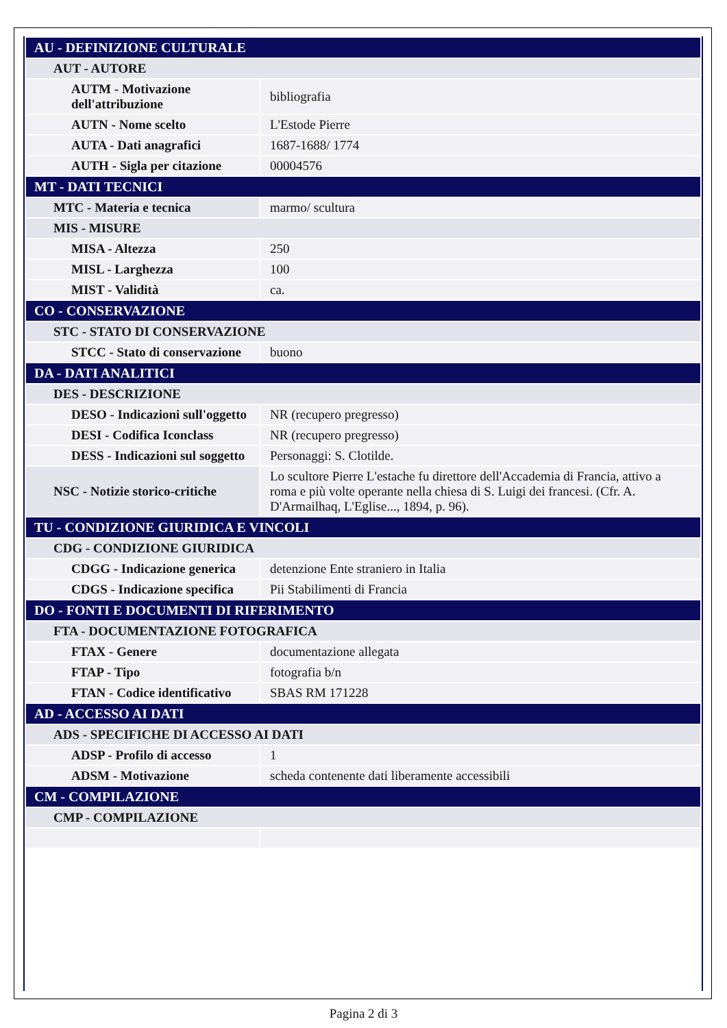| AU - DEFINIZIONE CULTURALE | |
| AUT - AUTORE | |
| AUTM - Motivazione dell'attribuzione | bibliografia |
| AUTN - Nome scelto | L'Estode Pierre |
| AUTA - Dati anagrafici | 1687-1688/ 1774 |
| AUTH - Sigla per citazione | 00004576 |
| MT - DATI TECNICI | |
| MTC - Materia e tecnica | marmo/ scultura |
| MIS - MISURE | |
| MISA - Altezza | 250 |
| MISL - Larghezza | 100 |
| MIST - Validità | ca. |
| CO - CONSERVAZIONE | |
| STC - STATO DI CONSERVAZIONE | |
| STCC - Stato di conservazione | buono |
| DA - DATI ANALITICI | |
| DES - DESCRIZIONE | |
| DESO - Indicazioni sull'oggetto | NR (recupero pregresso) |
| DESI - Codifica Iconclass | NR (recupero pregresso) |
| DESS - Indicazioni sul soggetto | Personaggi: S. Clotilde. |
| NSC - Notizie storico-critiche | Lo scultore Pierre L'estache fu direttore dell'Accademia di Francia, attivo a roma e più volte operante nella chiesa di S. Luigi dei francesi. (Cfr. A. D'Armailhaq, L'Eglise..., 1894, p. 96). |
| TU - CONDIZIONE GIURIDICA E VINCOLI | |
| CDG - CONDIZIONE GIURIDICA | |
| CDGG - Indicazione generica | detenzione Ente straniero in Italia |
| CDGS - Indicazione specifica | Pii Stabilimenti di Francia |
| DO - FONTI E DOCUMENTI DI RIFERIMENTO | |
| FTA - DOCUMENTAZIONE FOTOGRAFICA | |
| FTAX - Genere | documentazione allegata |
| FTAP - Tipo | fotografia b/n |
| FTAN - Codice identificativo | SBAS RM 171228 |
| AD - ACCESSO AI DATI | |
| ADS - SPECIFICHE DI ACCESSO AI DATI | |
| ADSP - Profilo di accesso | 1 |
| ADSM - Motivazione | scheda contenente dati liberamente accessibili |
| CM - COMPILAZIONE | |
| CMP - COMPILAZIONE | |
Pagina 2 di 3